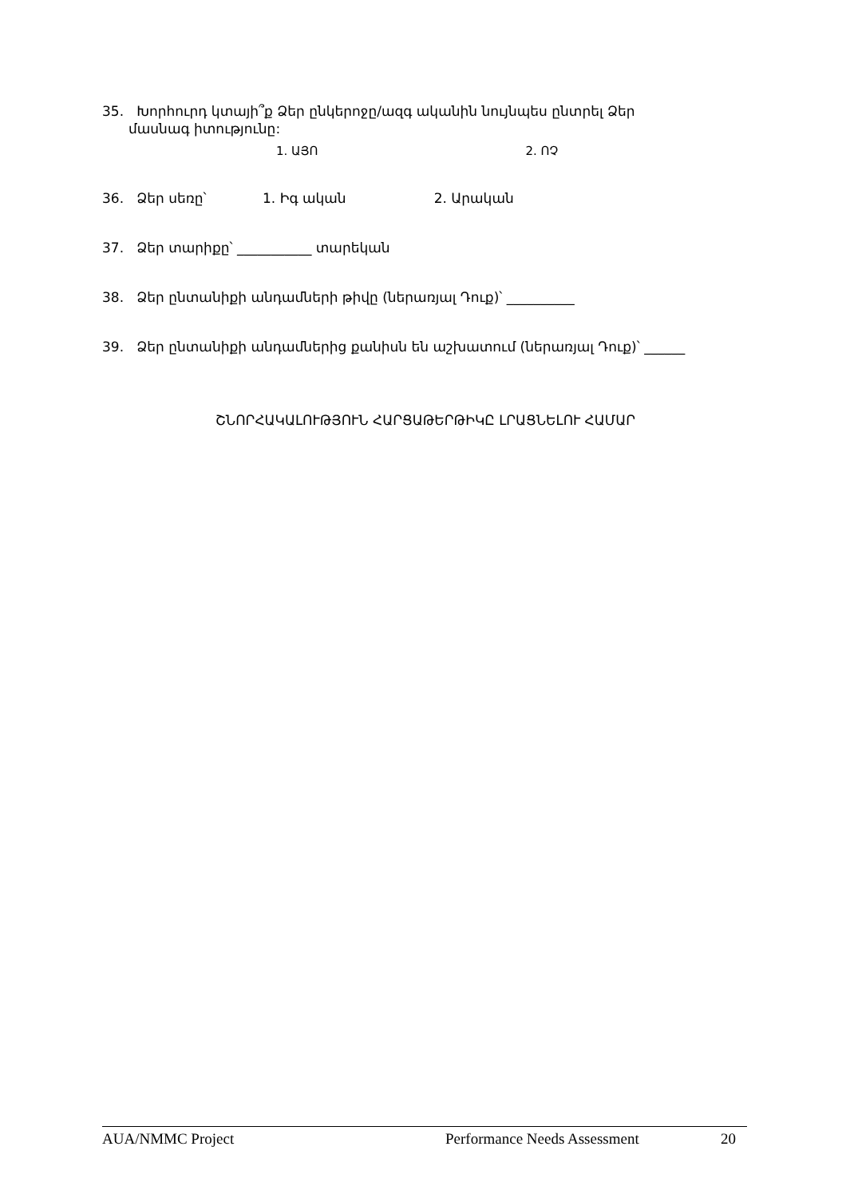35. Խորհուրդ կտայի՞ք Ձեր ընկերոջը/ազգ ականին նույնպես ընտրել Ձեր
մասնագ իտությունը:
1. ԱՅՈ 2. ՈՉ
36. Ձեր սեռը՝ 1. Իգ ական 2. Արական
37. Ձեր տարիքը՝ ___________ տարեկան
38. Ձեր ընտանիքի անդամների թիվը (ներառյալ Դուք)՝ __________
39. Ձեր ընտանիքի անդամներից քանիսն են աշխատում (ներառյալ Դուք)՝ ______
ՇՆՈՐՀԱԿԱԼՈՒԹՅՈՒՆ ՀԱՐՑԱԹԵՐԹԻԿԸ ԼՐԱՑՆԵԼՈՒ ՀԱՄԱՐ
AUA/NMMC Project Performance Needs Assessment 20